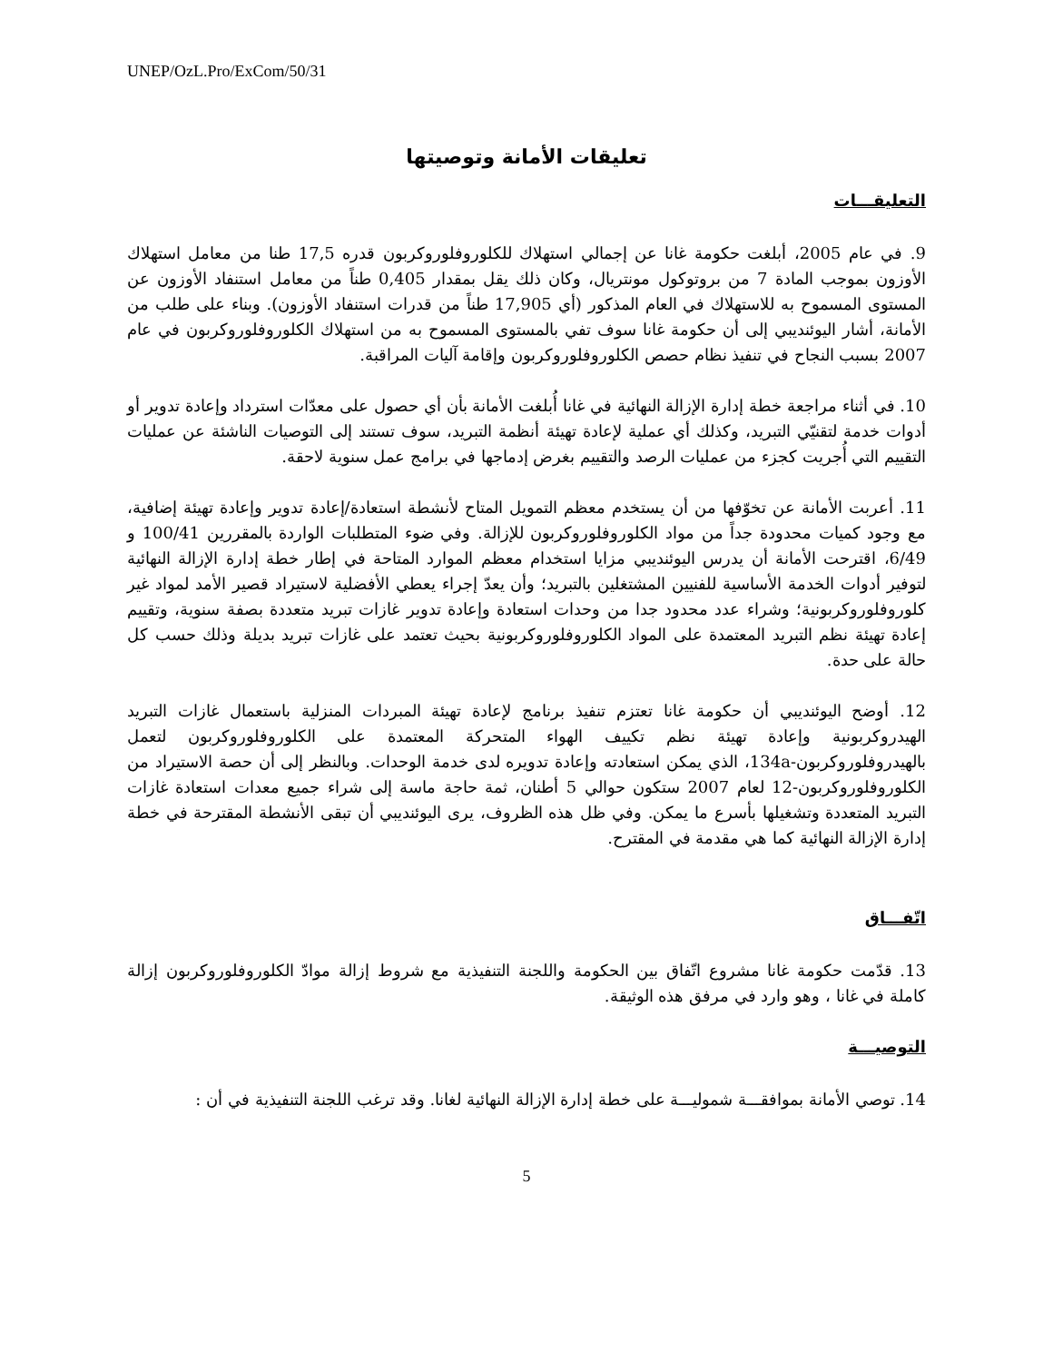UNEP/OzL.Pro/ExCom/50/31
تعليقات الأمانة وتوصيتها
التعليقـــات
9. في عام 2005، أبلغت حكومة غانا عن إجمالي استهلاك للكلوروفلوروكربون قدره 17,5 طنا من معامل استهلاك الأوزون بموجب المادة 7 من بروتوكول مونتريال، وكان ذلك يقل بمقدار 0,405 طناً من معامل استنفاد الأوزون عن المستوى المسموح به للاستهلاك في العام المذكور (أي 17,905 طناً من قدرات استنفاد الأوزون). وبناء على طلب من الأمانة، أشار اليوئنديبي إلى أن حكومة غانا سوف تفي بالمستوى المسموح به من استهلاك الكلوروفلوروكربون في عام 2007 بسبب النجاح في تنفيذ نظام حصص الكلوروفلوروكربون وإقامة آليات المراقبة.
10. في أثناء مراجعة خطة إدارة الإزالة النهائية في غانا أُبلغت الأمانة بأن أي حصول على معدّات استرداد وإعادة تدوير أو أدوات خدمة لتقنيّي التبريد، وكذلك أي عملية لإعادة تهيئة أنظمة التبريد، سوف تستند إلى التوصيات الناشئة عن عمليات التقييم التي أُجريت كجزء من عمليات الرصد والتقييم بغرض إدماجها في برامج عمل سنوية لاحقة.
11. أعربت الأمانة عن تخوّفها من أن يستخدم معظم التمويل المتاح لأنشطة استعادة/إعادة تدوير وإعادة تهيئة إضافية، مع وجود كميات محدودة جداً من مواد الكلوروفلوروكربون للإزالة. وفي ضوء المتطلبات الواردة بالمقررين 100/41 و 6/49، اقترحت الأمانة أن يدرس اليوئنديبي مزايا استخدام معظم الموارد المتاحة في إطار خطة إدارة الإزالة النهائية لتوفير أدوات الخدمة الأساسية للفنيين المشتغلين بالتبريد؛ وأن يعدّ إجراء يعطي الأفضلية لاستيراد قصير الأمد لمواد غير كلوروفلوروكربونية؛ وشراء عدد محدود جدا من وحدات استعادة وإعادة تدوير غازات تبريد متعددة بصفة سنوية، وتقييم إعادة تهيئة نظم التبريد المعتمدة على المواد الكلوروفلوروكربونية بحيث تعتمد على غازات تبريد بديلة وذلك حسب كل حالة على حدة.
12. أوضح اليوئنديبي أن حكومة غانا تعتزم تنفيذ برنامج لإعادة تهيئة المبردات المنزلية باستعمال غازات التبريد الهيدروكربونية وإعادة تهيئة نظم تكييف الهواء المتحركة المعتمدة على الكلوروفلوروكربون لتعمل بالهيدروفلوروكربون-134a، الذي يمكن استعادته وإعادة تدويره لدى خدمة الوحدات. وبالنظر إلى أن حصة الاستيراد من الكلوروفلوروكربون-12 لعام 2007 ستكون حوالي 5 أطنان، ثمة حاجة ماسة إلى شراء جميع معدات استعادة غازات التبريد المتعددة وتشغيلها بأسرع ما يمكن. وفي ظل هذه الظروف، يرى اليوئنديبي أن تبقى الأنشطة المقترحة في خطة إدارة الإزالة النهائية كما هي مقدمة في المقترح.
اتّفـــاق
13. قدّمت حكومة غانا مشروع اتّفاق بين الحكومة واللجنة التنفيذية مع شروط إزالة موادّ الكلوروفلوروكربون إزالة كاملة في غانا ، وهو وارد في مرفق هذه الوثيقة.
التوصيـــة
14. توصي الأمانة بموافقـــة شموليـــة على خطة إدارة الإزالة النهائية لغانا. وقد ترغب اللجنة التنفيذية في أن :
5